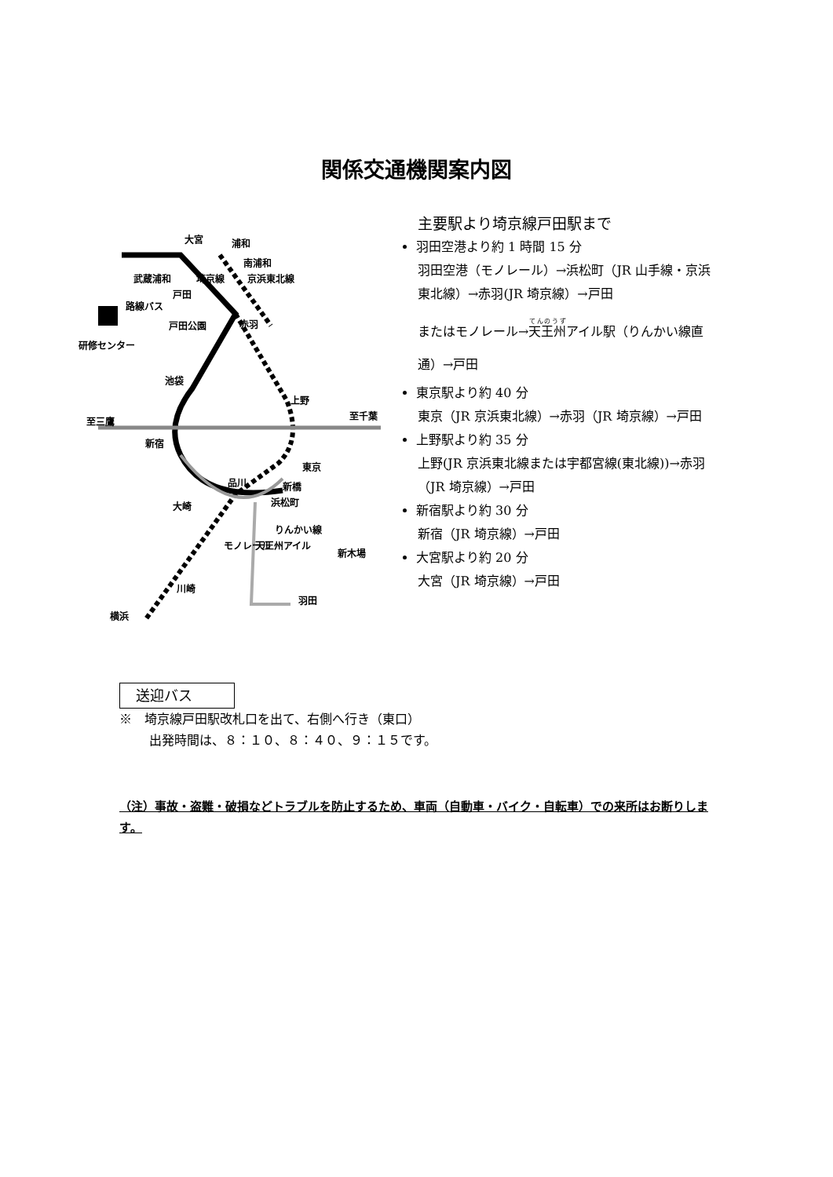関係交通機関案内図
大宮
武蔵浦和
戸田
戸田公園
研修センター
池袋
上野
新宿
東京
品川
新橋
浜松町
大崎
新木場
川崎
横浜
羽田
りんかい線
天王州アイル
モノレール
至三鷹
至千葉
浦和
南浦和
赤羽
路線バス
京浜東北線
埼京線
主要駅より埼京線戸田駅まで
羽田空港より約 1 時間 15 分
羽田空港（モノレール）→浜松町（JR 山手線・京浜東北線）→赤羽(JR 埼京線）→戸田
またはモノレール→天王州アイル駅（りんかい線直通）→戸田
東京駅より約 40 分
東京（JR 京浜東北線）→赤羽（JR 埼京線）→戸田
上野駅より約 35 分
上野(JR 京浜東北線または宇都宮線(東北線))→赤羽（JR 埼京線）→戸田
新宿駅より約 30 分
新宿（JR 埼京線）→戸田
大宮駅より約 20 分
大宮（JR 埼京線）→戸田
送迎バス
※　埼京線戸田駅改札口を出て、右側へ行き（東口）
出発時間は、８：１０、８：４０、９：１５です。
（注）事故・盗難・破損などトラブルを防止するため、車両（自動車・バイク・自転車）での来所はお断りします。